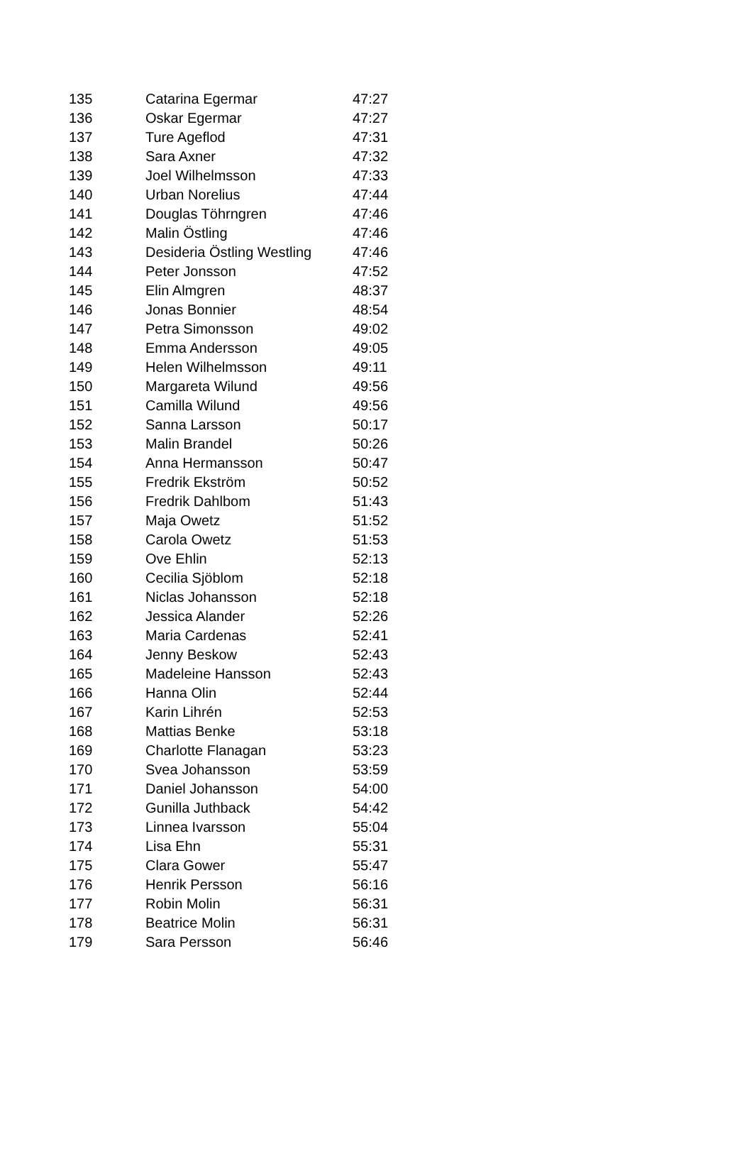| 135 | Catarina Egermar | 47:27 |
| 136 | Oskar Egermar | 47:27 |
| 137 | Ture Ageflod | 47:31 |
| 138 | Sara Axner | 47:32 |
| 139 | Joel Wilhelmsson | 47:33 |
| 140 | Urban Norelius | 47:44 |
| 141 | Douglas Töhrngren | 47:46 |
| 142 | Malin Östling | 47:46 |
| 143 | Desideria Östling Westling | 47:46 |
| 144 | Peter Jonsson | 47:52 |
| 145 | Elin Almgren | 48:37 |
| 146 | Jonas Bonnier | 48:54 |
| 147 | Petra Simonsson | 49:02 |
| 148 | Emma Andersson | 49:05 |
| 149 | Helen Wilhelmsson | 49:11 |
| 150 | Margareta Wilund | 49:56 |
| 151 | Camilla Wilund | 49:56 |
| 152 | Sanna Larsson | 50:17 |
| 153 | Malin Brandel | 50:26 |
| 154 | Anna Hermansson | 50:47 |
| 155 | Fredrik Ekström | 50:52 |
| 156 | Fredrik Dahlbom | 51:43 |
| 157 | Maja Owetz | 51:52 |
| 158 | Carola Owetz | 51:53 |
| 159 | Ove Ehlin | 52:13 |
| 160 | Cecilia Sjöblom | 52:18 |
| 161 | Niclas Johansson | 52:18 |
| 162 | Jessica Alander | 52:26 |
| 163 | Maria Cardenas | 52:41 |
| 164 | Jenny Beskow | 52:43 |
| 165 | Madeleine Hansson | 52:43 |
| 166 | Hanna Olin | 52:44 |
| 167 | Karin Lihrén | 52:53 |
| 168 | Mattias Benke | 53:18 |
| 169 | Charlotte Flanagan | 53:23 |
| 170 | Svea Johansson | 53:59 |
| 171 | Daniel Johansson | 54:00 |
| 172 | Gunilla Juthback | 54:42 |
| 173 | Linnea Ivarsson | 55:04 |
| 174 | Lisa Ehn | 55:31 |
| 175 | Clara Gower | 55:47 |
| 176 | Henrik Persson | 56:16 |
| 177 | Robin Molin | 56:31 |
| 178 | Beatrice Molin | 56:31 |
| 179 | Sara Persson | 56:46 |